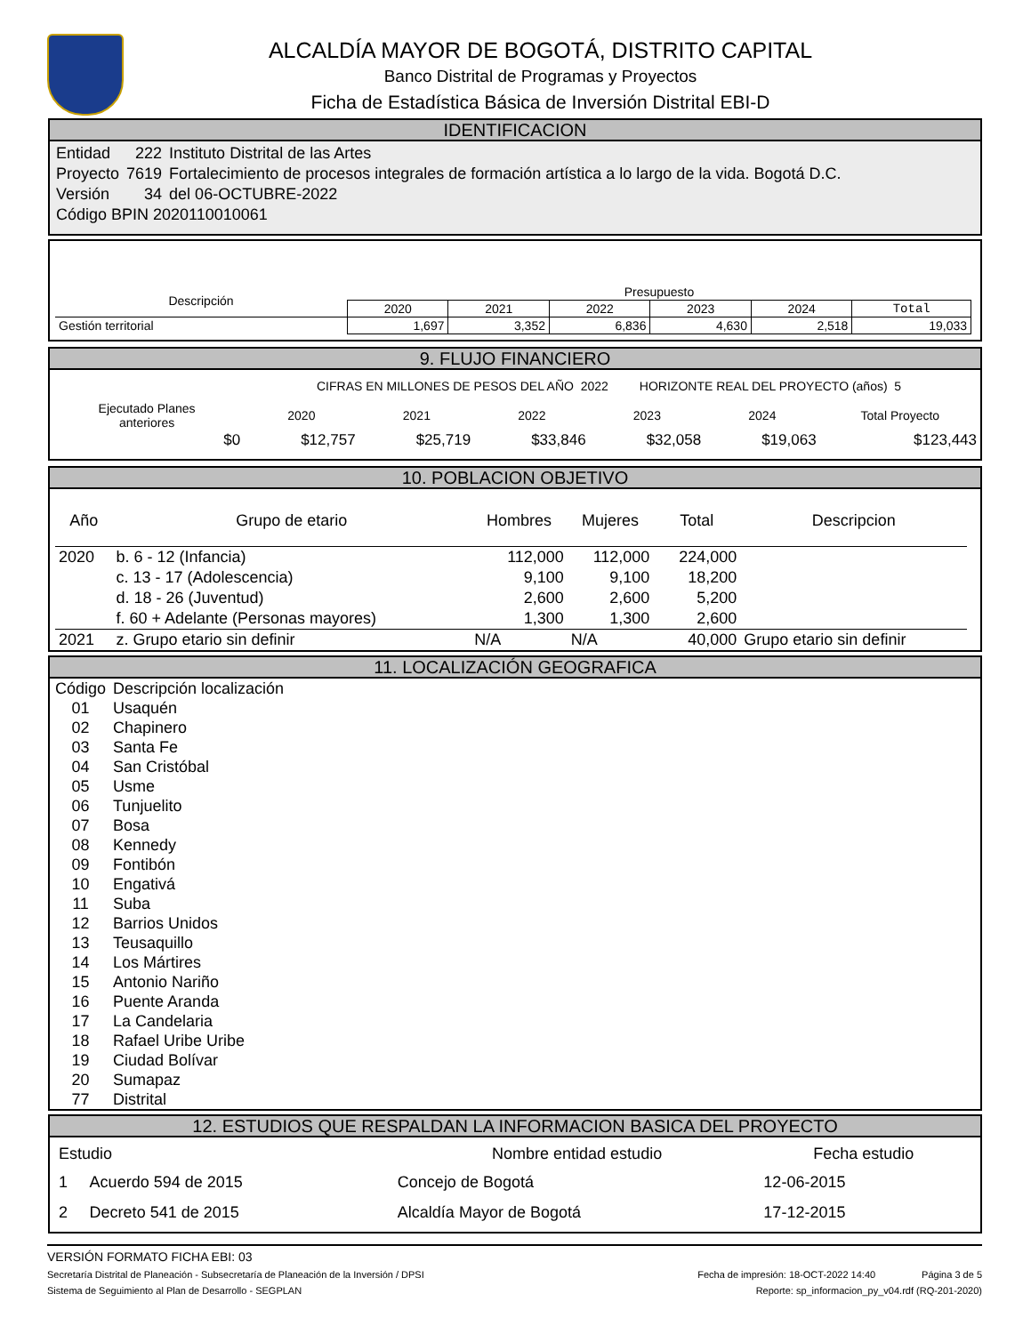ALCALDÍA MAYOR DE BOGOTÁ, DISTRITO CAPITAL
Banco Distrital de Programas y Proyectos
Ficha de Estadística Básica de Inversión Distrital EBI-D
IDENTIFICACION
| Entidad | 222 | Instituto Distrital de las Artes |
| Proyecto | 7619 | Fortalecimiento de procesos integrales de formación artística a lo largo de la vida. Bogotá D.C. |
| Versión | 34 | del 06-OCTUBRE-2022 |
| Código BPIN 2020110010061 | | |
| Descripción | Presupuesto | | | | | |
| --- | --- | --- | --- | --- | --- | --- |
| | 2020 | 2021 | 2022 | 2023 | 2024 | Total |
| Gestión territorial | 1,697 | 3,352 | 6,836 | 4,630 | 2,518 | 19,033 |
9. FLUJO FINANCIERO
CIFRAS EN MILLONES DE PESOS DEL AÑO 2022 HORIZONTE REAL DEL PROYECTO (años) 5
| Ejecutado Planes anteriores | 2020 | 2021 | 2022 | 2023 | 2024 | Total Proyecto |
| --- | --- | --- | --- | --- | --- | --- |
| $0 | $12,757 | $25,719 | $33,846 | $32,058 | $19,063 | $123,443 |
10. POBLACION OBJETIVO
| Año | Grupo de etario | Hombres | Mujeres | Total | Descripcion |
| --- | --- | --- | --- | --- | --- |
| 2020 | b. 6 - 12 (Infancia) | 112,000 | 112,000 | 224,000 | |
| | c. 13 - 17 (Adolescencia) | 9,100 | 9,100 | 18,200 | |
| | d. 18 - 26 (Juventud) | 2,600 | 2,600 | 5,200 | |
| | f. 60 + Adelante (Personas mayores) | 1,300 | 1,300 | 2,600 | |
| 2021 | z. Grupo etario sin definir | N/A | N/A | 40,000 | Grupo etario sin definir |
11. LOCALIZACIÓN GEOGRAFICA
| Código | Descripción localización |
| 01 | Usaquén |
| 02 | Chapinero |
| 03 | Santa Fe |
| 04 | San Cristóbal |
| 05 | Usme |
| 06 | Tunjuelito |
| 07 | Bosa |
| 08 | Kennedy |
| 09 | Fontibón |
| 10 | Engativá |
| 11 | Suba |
| 12 | Barrios Unidos |
| 13 | Teusaquillo |
| 14 | Los Mártires |
| 15 | Antonio Nariño |
| 16 | Puente Aranda |
| 17 | La Candelaria |
| 18 | Rafael Uribe Uribe |
| 19 | Ciudad Bolívar |
| 20 | Sumapaz |
| 77 | Distrital |
12. ESTUDIOS QUE RESPALDAN LA INFORMACION BASICA DEL PROYECTO
| Estudio | | Nombre entidad estudio | Fecha estudio |
| --- | --- | --- | --- |
| 1 | Acuerdo 594 de 2015 | Concejo de Bogotá | 12-06-2015 |
| 2 | Decreto 541 de 2015 | Alcaldía Mayor de Bogotá | 17-12-2015 |
VERSIÓN FORMATO FICHA EBI: 03
Secretaría Distrital de Planeación - Subsecretaría de Planeación de la Inversión / DPSI Fecha de impresión: 18-OCT-2022 14:40 Página 3 de 5
Sistema de Seguimiento al Plan de Desarrollo - SEGPLAN Reporte: sp_informacion_py_v04.rdf (RQ-201-2020)